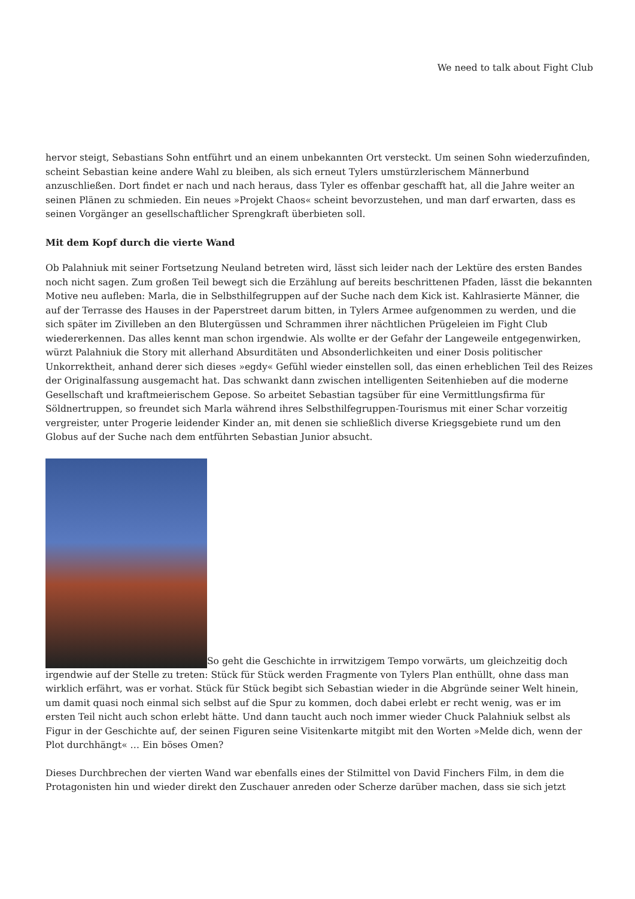We need to talk about Fight Club
hervor steigt, Sebastians Sohn entführt und an einem unbekannten Ort versteckt. Um seinen Sohn wiederzufinden, scheint Sebastian keine andere Wahl zu bleiben, als sich erneut Tylers umstürzlerischem Männerbund anzuschließen. Dort findet er nach und nach heraus, dass Tyler es offenbar geschafft hat, all die Jahre weiter an seinen Plänen zu schmieden. Ein neues »Projekt Chaos« scheint bevorzustehen, und man darf erwarten, dass es seinen Vorgänger an gesellschaftlicher Sprengkraft überbieten soll.
Mit dem Kopf durch die vierte Wand
Ob Palahniuk mit seiner Fortsetzung Neuland betreten wird, lässt sich leider nach der Lektüre des ersten Bandes noch nicht sagen. Zum großen Teil bewegt sich die Erzählung auf bereits beschrittenen Pfaden, lässt die bekannten Motive neu aufleben: Marla, die in Selbsthilfegruppen auf der Suche nach dem Kick ist. Kahlrasierte Männer, die auf der Terrasse des Hauses in der Paperstreet darum bitten, in Tylers Armee aufgenommen zu werden, und die sich später im Zivilleben an den Blutergüssen und Schrammen ihrer nächtlichen Prügeleien im Fight Club wiedererkennen. Das alles kennt man schon irgendwie. Als wollte er der Gefahr der Langeweile entgegenwirken, würzt Palahniuk die Story mit allerhand Absurditäten und Absonderlichkeiten und einer Dosis politischer Unkorrektheit, anhand derer sich dieses »egdy« Gefühl wieder einstellen soll, das einen erheblichen Teil des Reizes der Originalfassung ausgemacht hat. Das schwankt dann zwischen intelligenten Seitenhieben auf die moderne Gesellschaft und kraftmeierischem Gepose. So arbeitet Sebastian tagsüber für eine Vermittlungsfirma für Söldnertruppen, so freundet sich Marla während ihres Selbsthilfegruppen-Tourismus mit einer Schar vorzeitig vergreister, unter Progerie leidender Kinder an, mit denen sie schließlich diverse Kriegsgebiete rund um den Globus auf der Suche nach dem entführten Sebastian Junior absucht.
So geht die Geschichte in irrwitzigem Tempo vorwärts, um gleichzeitig doch irgendwie auf der Stelle zu treten: Stück für Stück werden Fragmente von Tylers Plan enthüllt, ohne dass man wirklich erfährt, was er vorhat. Stück für Stück begibt sich Sebastian wieder in die Abgründe seiner Welt hinein, um damit quasi noch einmal sich selbst auf die Spur zu kommen, doch dabei erlebt er recht wenig, was er im ersten Teil nicht auch schon erlebt hätte. Und dann taucht auch noch immer wieder Chuck Palahniuk selbst als Figur in der Geschichte auf, der seinen Figuren seine Visitenkarte mitgibt mit den Worten »Melde dich, wenn der Plot durchhängt« … Ein böses Omen?
Dieses Durchbrechen der vierten Wand war ebenfalls eines der Stilmittel von David Finchers Film, in dem die Protagonisten hin und wieder direkt den Zuschauer anreden oder Scherze darüber machen, dass sie sich jetzt